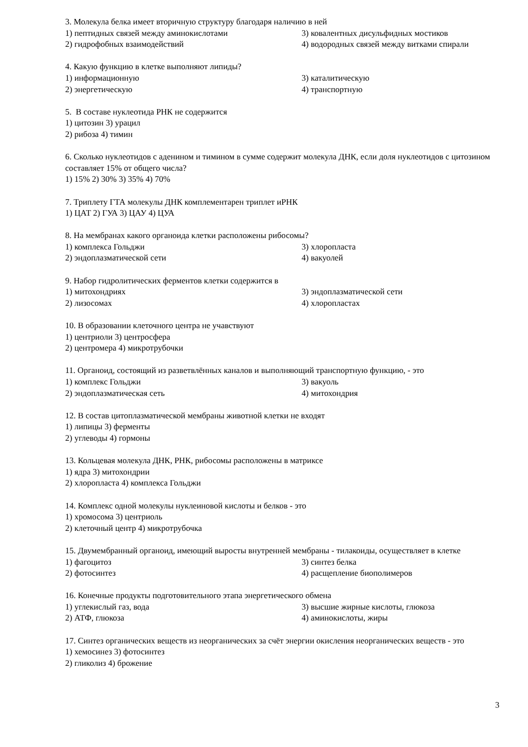3. Молекула белка имеет вторичную структуру благодаря наличию в ней
1) пептидных связей между аминокислотами 3) ковалентных дисульфидных мостиков
2) гидрофобных взаимодействий 4) водородных связей между витками спирали
4. Какую функцию в клетке выполняют липиды?
1) информационную 3) каталитическую
2) энергетическую 4) транспортную
5. В составе нуклеотида РНК не содержится
1) цитозин 3) урацил
2) рибоза 4) тимин
6. Сколько нуклеотидов с аденином и тимином в сумме содержит молекула ДНК, если доля нуклеотидов с цитозином составляет 15% от общего числа?
1) 15% 2) 30% 3) 35% 4) 70%
7. Триплету ГТА молекулы ДНК комплементарен триплет иРНК
1) ЦАТ 2) ГУА 3) ЦАУ 4) ЦУА
8. На мембранах какого органоида клетки расположены рибосомы?
1) комплекса Гольджи 3) хлоропласта
2) эндоплазматической сети 4) вакуолей
9. Набор гидролитических ферментов клетки содержится в
1) митохондриях 3) эндоплазматической сети
2) лизосомах 4) хлоропластах
10. В образовании клеточного центра не учавствуют
1) центриоли 3) центросфера
2) центромера 4) микротрубочки
11. Органоид, состоящий из разветвлённых каналов и выполняющий транспортную функцию, - это
1) комплекс Гольджи 3) вакуоль
2) эндоплазматическая сеть 4) митохондрия
12. В состав цитоплазматической мембраны животной клетки не входят
1) липицы 3) ферменты
2) углеводы 4) гормоны
13. Кольцевая молекула ДНК, РНК, рибосомы расположены в матриксе
1) ядра 3) митохондрии
2) хлоропласта 4) комплекса Гольджи
14. Комплекс одной молекулы нуклеиновой кислоты и белков - это
1) хромосома 3) центриоль
2) клеточный центр 4) микротрубочка
15. Двумембранный органоид, имеющий выросты внутренней мембраны - тилакоиды, осуществляет в клетке
1) фагоцитоз 3) синтез белка
2) фотосинтез 4) расщепление биополимеров
16. Конечные продукты подготовительного этапа энергетического обмена
1) углекислый газ, вода 3) высшие жирные кислоты, глюкоза
2) АТФ, глюкоза 4) аминокислоты, жиры
17. Синтез органических веществ из неорганических за счёт энергии окисления неорганических веществ - это
1) хемосинез 3) фотосинтез
2) гликолиз 4) брожение
3